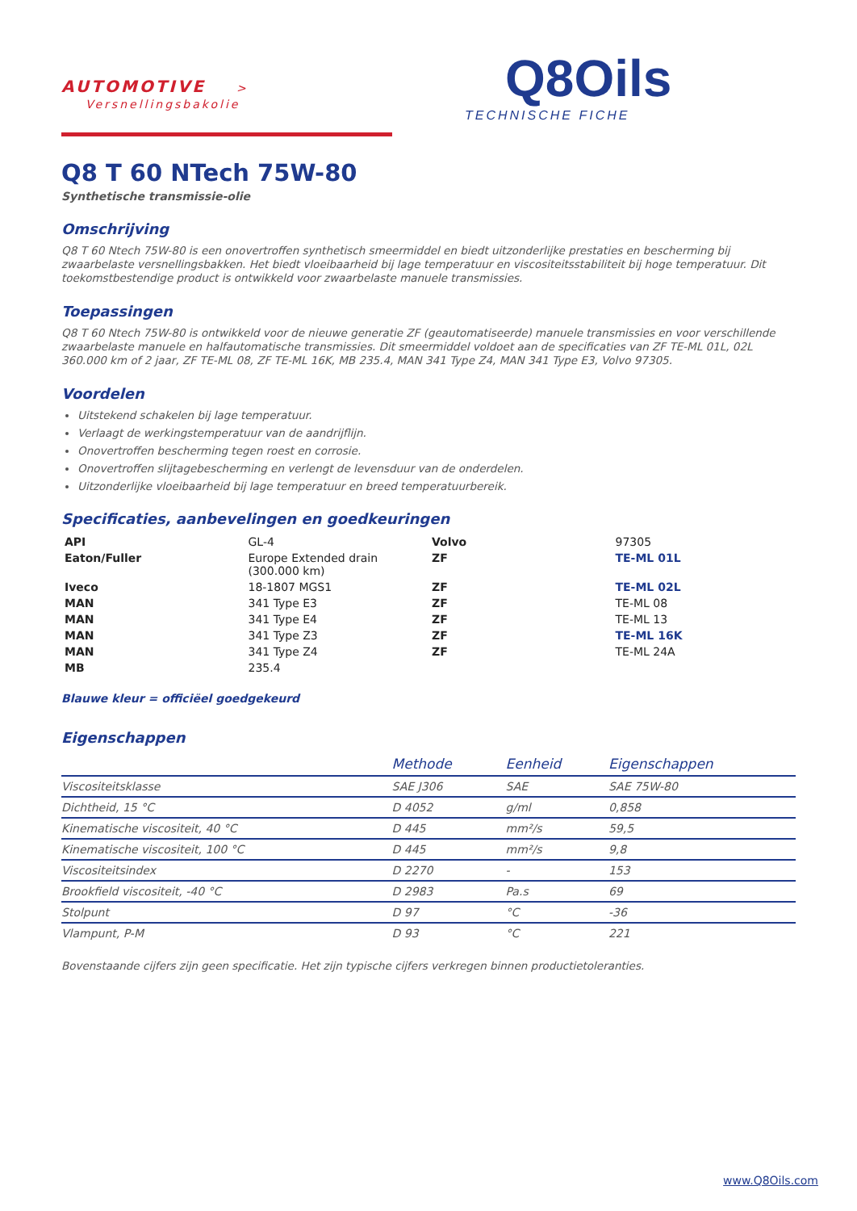AUTOMOTIVE > Versnellingsbakolie
Q8Oils
TECHNISCHE FICHE
Q8 T 60 NTech 75W-80
Synthetische transmissie-olie
Omschrijving
Q8 T 60 Ntech 75W-80 is een onovertroffen synthetisch smeermiddel en biedt uitzonderlijke prestaties en bescherming bij zwaarbelaste versnellingsbakken. Het biedt vloeibaarheid bij lage temperatuur en viscositeitsstabiliteit bij hoge temperatuur. Dit toekomstbestendige product is ontwikkeld voor zwaarbelaste manuele transmissies.
Toepassingen
Q8 T 60 Ntech 75W-80 is ontwikkeld voor de nieuwe generatie ZF (geautomatiseerde) manuele transmissies en voor verschillende zwaarbelaste manuele en halfautomatische transmissies. Dit smeermiddel voldoet aan de specificaties van ZF TE-ML 01L, 02L 360.000 km of 2 jaar, ZF TE-ML 08, ZF TE-ML 16K, MB 235.4, MAN 341 Type Z4, MAN 341 Type E3, Volvo 97305.
Voordelen
Uitstekend schakelen bij lage temperatuur.
Verlaagt de werkingstemperatuur van de aandrijflijn.
Onovertroffen bescherming tegen roest en corrosie.
Onovertroffen slijtagebescherming en verlengt de levensduur van de onderdelen.
Uitzonderlijke vloeibaarheid bij lage temperatuur en breed temperatuurbereik.
Specificaties, aanbevelingen en goedkeuringen
| API | GL-4 | Volvo | 97305 |
| Eaton/Fuller | Europe Extended drain (300.000 km) | ZF | TE-ML 01L |
| Iveco | 18-1807 MGS1 | ZF | TE-ML 02L |
| MAN | 341 Type E3 | ZF | TE-ML 08 |
| MAN | 341 Type E4 | ZF | TE-ML 13 |
| MAN | 341 Type Z3 | ZF | TE-ML 16K |
| MAN | 341 Type Z4 | ZF | TE-ML 24A |
| MB | 235.4 | | |
Blauwe kleur = officiëel goedgekeurd
Eigenschappen
| | Methode | Eenheid | Eigenschappen |
| --- | --- | --- | --- |
| Viscositeitsklasse | SAE J306 | SAE | SAE 75W-80 |
| Dichtheid, 15 °C | D 4052 | g/ml | 0,858 |
| Kinematische viscositeit, 40 °C | D 445 | mm²/s | 59,5 |
| Kinematische viscositeit, 100 °C | D 445 | mm²/s | 9,8 |
| Viscositeitsindex | D 2270 | - | 153 |
| Brookfield viscositeit, -40 °C | D 2983 | Pa.s | 69 |
| Stolpunt | D 97 | °C | -36 |
| Vlampunt, P-M | D 93 | °C | 221 |
Bovenstaande cijfers zijn geen specificatie. Het zijn typische cijfers verkregen binnen productietoleranties.
www.Q8Oils.com